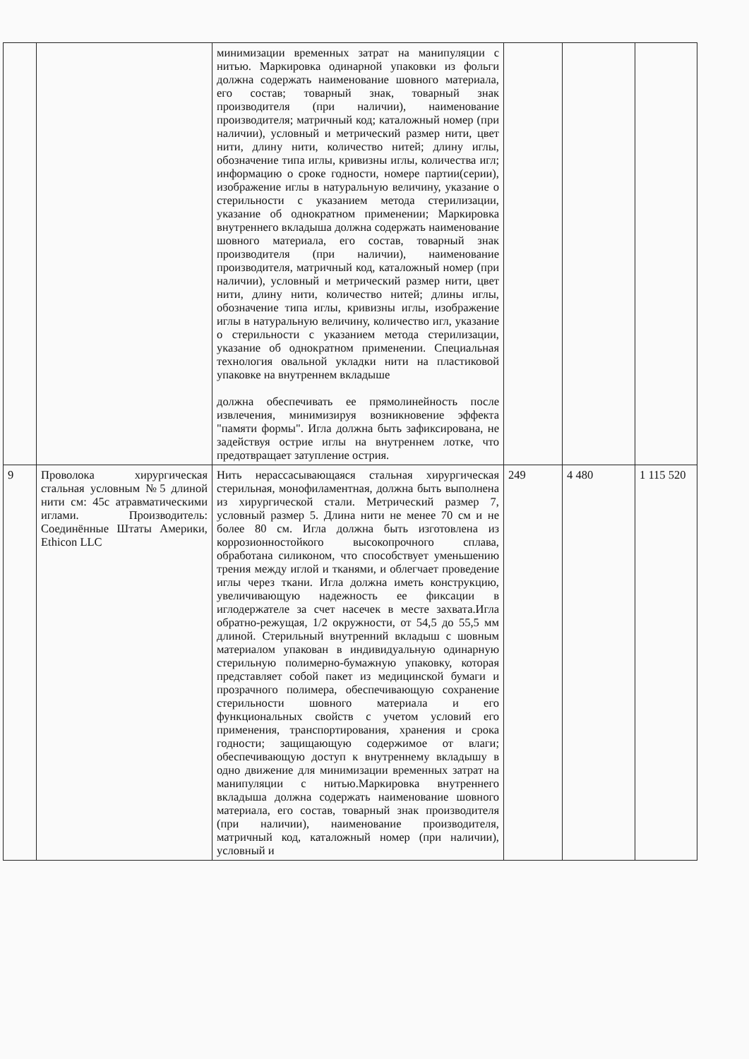| | | минимизации временных затрат на манипуляции с нитью. Маркировка одинарной упаковки из фольги должна содержать наименование шовного материала, его состав; товарный знак, товарный знак производителя (при наличии), наименование производителя; матричный код; каталожный номер (при наличии), условный и метрический размер нити, цвет нити, длину нити, количество нитей; длину иглы, обозначение типа иглы, кривизны иглы, количества игл; информацию о сроке годности, номере партии(серии), изображение иглы в натуральную величину, указание о стерильности с указанием метода стерилизации, указание об однократном применении; Маркировка внутреннего вкладыша должна содержать наименование шовного материала, его состав, товарный знак производителя (при наличии), наименование производителя, матричный код, каталожный номер (при наличии), условный и метрический размер нити, цвет нити, длину нити, количество нитей; длины иглы, обозначение типа иглы, кривизны иглы, изображение иглы в натуральную величину, количество игл, указание о стерильности с указанием метода стерилизации, указание об однократном применении. Специальная технология овальной укладки нити на пластиковой упаковке на внутреннем вкладыше должна обеспечивать ее прямолинейность после извлечения, минимизируя возникновение эффекта "памяти формы". Игла должна быть зафиксирована, не задействуя острие иглы на внутреннем лотке, что предотвращает затупление острия. | | | |
| 9 | Проволока хирургическая стальная условным №5 длиной нити см: 45с атравматическими иглами. Производитель: Соединённые Штаты Америки, Ethicon LLC | Нить нерассасывающаяся стальная хирургическая стерильная, монофиламентная, должна быть выполнена из хирургической стали. Метрический размер 7, условный размер 5. Длина нити не менее 70 см и не более 80 см. Игла должна быть изготовлена из коррозионностойкого высокопрочного сплава, обработана силиконом, что способствует уменьшению трения между иглой и тканями, и облегчает проведение иглы через ткани. Игла должна иметь конструкцию, увеличивающую надежность ее фиксации в иглодержателе за счет насечек в месте захвата.Игла обратно-режущая, 1/2 окружности, от 54,5 до 55,5 мм длиной. Стерильный внутренний вкладыш с шовным материалом упакован в индивидуальную одинарную стерильную полимерно-бумажную упаковку, которая представляет собой пакет из медицинской бумаги и прозрачного полимера, обеспечивающую сохранение стерильности шовного материала и его функциональных свойств с учетом условий его применения, транспортирования, хранения и срока годности; защищающую содержимое от влаги; обеспечивающую доступ к внутреннему вкладышу в одно движение для минимизации временных затрат на манипуляции с нитью.Маркировка внутреннего вкладыша должна содержать наименование шовного материала, его состав, товарный знак производителя (при наличии), наименование производителя, матричный код, каталожный номер (при наличии), условный и | 249 | 4 480 | 1 115 520 |